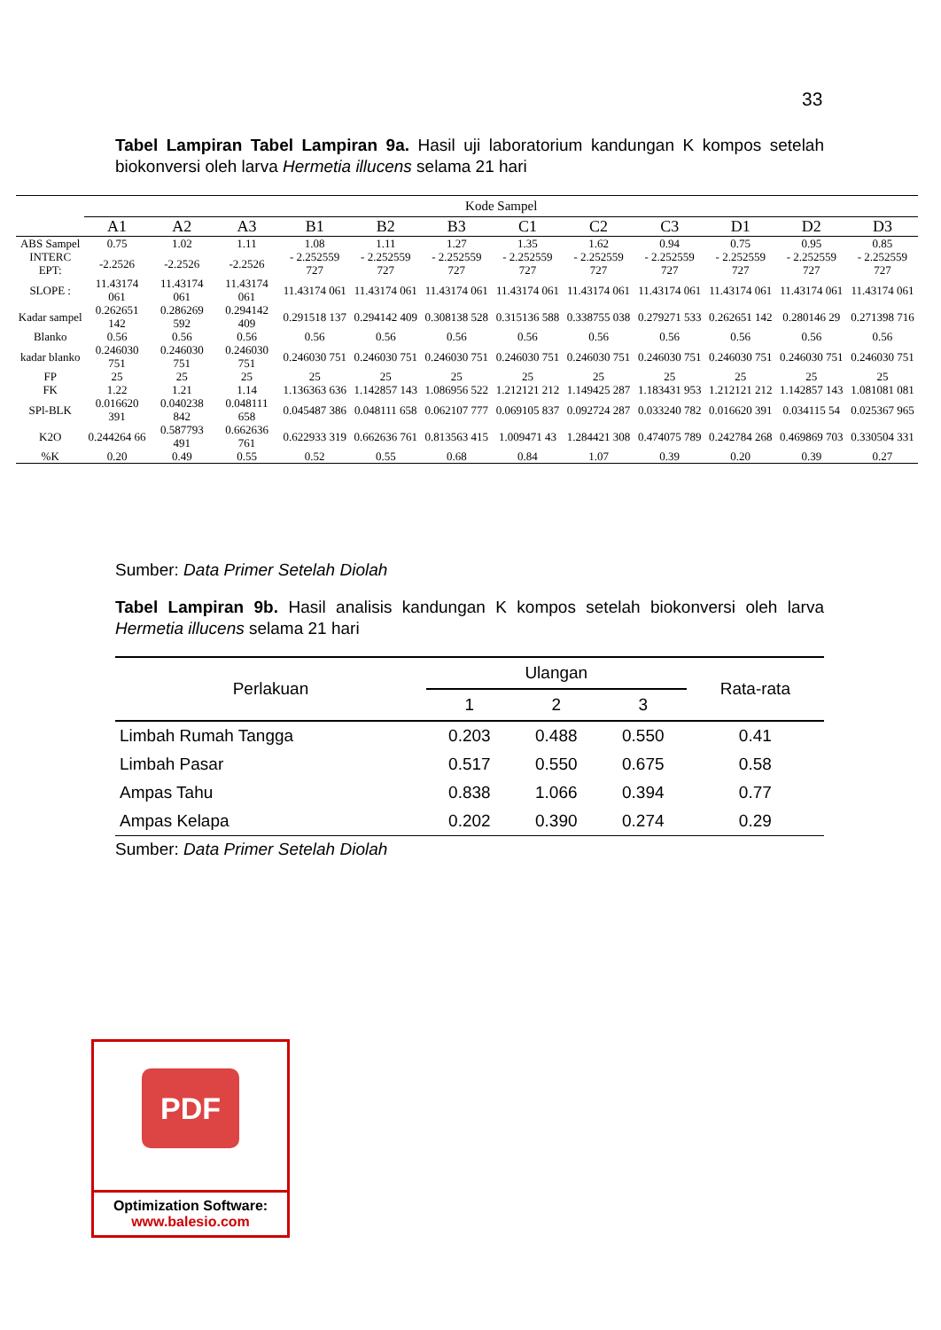33
Tabel Lampiran Tabel Lampiran 9a. Hasil uji laboratorium kandungan K kompos setelah biokonversi oleh larva Hermetia illucens selama 21 hari
| | Kode Sampel | | | | | | | | | | | |
| --- | --- | --- | --- | --- | --- | --- | --- | --- | --- | --- | --- | --- |
| | A1 | A2 | A3 | B1 | B2 | B3 | C1 | C2 | C3 | D1 | D2 | D3 |
| ABS Sampel | 0.75 | 1.02 | 1.11 | 1.08 | 1.11 | 1.27 | 1.35 | 1.62 | 0.94 | 0.75 | 0.95 | 0.85 |
| INTERC EPT: | -2.2526 | -2.2526 | -2.2526 | - 2.252559 727 | - 2.252559 727 | - 2.252559 727 | - 2.252559 727 | - 2.252559 727 | - 2.252559 727 | - 2.252559 727 | - 2.252559 727 | - 2.252559 727 |
| SLOPE : | 11.43174 061 | 11.43174 061 | 11.43174 061 | 11.43174 061 | 11.43174 061 | 11.43174 061 | 11.43174 061 | 11.43174 061 | 11.43174 061 | 11.43174 061 | 11.43174 061 | 11.43174 061 |
| Kadar sampel | 0.262651 142 | 0.286269 592 | 0.294142 409 | 0.291518 137 | 0.294142 409 | 0.308138 528 | 0.315136 588 | 0.338755 038 | 0.279271 533 | 0.262651 142 | 0.280146 29 | 0.271398 716 |
| Blanko | 0.56 | 0.56 | 0.56 | 0.56 | 0.56 | 0.56 | 0.56 | 0.56 | 0.56 | 0.56 | 0.56 | 0.56 |
| kadar blanko | 0.246030 751 | 0.246030 751 | 0.246030 751 | 0.246030 751 | 0.246030 751 | 0.246030 751 | 0.246030 751 | 0.246030 751 | 0.246030 751 | 0.246030 751 | 0.246030 751 | 0.246030 751 |
| FP | 25 | 25 | 25 | 25 | 25 | 25 | 25 | 25 | 25 | 25 | 25 | 25 |
| FK | 1.22 | 1.21 | 1.14 | 1.136363 636 | 1.142857 143 | 1.086956 522 | 1.212121 212 | 1.149425 287 | 1.183431 953 | 1.212121 212 | 1.142857 143 | 1.081081 081 |
| SPl-BLK | 0.016620 391 | 0.040238 842 | 0.048111 658 | 0.045487 386 | 0.048111 658 | 0.062107 777 | 0.069105 837 | 0.092724 287 | 0.033240 782 | 0.016620 391 | 0.034115 54 | 0.025367 965 |
| K2O | 0.244264 66 | 0.587793 491 | 0.662636 761 | 0.622933 319 | 0.662636 761 | 0.813563 415 | 1.009471 43 | 1.284421 308 | 0.474075 789 | 0.242784 268 | 0.469869 703 | 0.330504 331 |
| %K | 0.20 | 0.49 | 0.55 | 0.52 | 0.55 | 0.68 | 0.84 | 1.07 | 0.39 | 0.20 | 0.39 | 0.27 |
Sumber: Data Primer Setelah Diolah
Tabel Lampiran 9b. Hasil analisis kandungan K kompos setelah biokonversi oleh larva Hermetia illucens selama 21 hari
| Perlakuan | Ulangan | | | Rata-rata |
| --- | --- | --- | --- | --- |
| | 1 | 2 | 3 | |
| Limbah Rumah Tangga | 0.203 | 0.488 | 0.550 | 0.41 |
| Limbah Pasar | 0.517 | 0.550 | 0.675 | 0.58 |
| Ampas Tahu | 0.838 | 1.066 | 0.394 | 0.77 |
| Ampas Kelapa | 0.202 | 0.390 | 0.274 | 0.29 |
Sumber: Data Primer Setelah Diolah
PDF
Optimization Software:
www.balesio.com